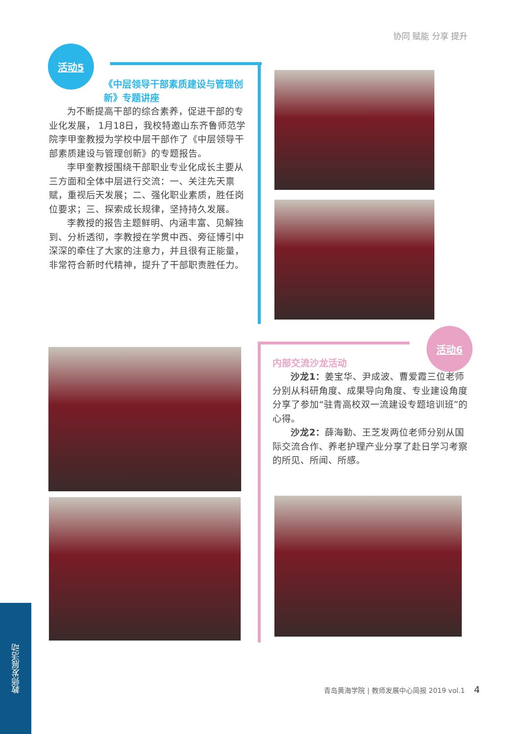协同 赋能 分享 提升
活动5
《中层领导干部素质建设与管理创新》专题讲座
为不断提高干部的综合素养，促进干部的专业化发展， 1月18日，我校特邀山东齐鲁师范学院李甲奎教授为学校中层干部作了《中层领导干部素质建设与管理创新》的专题报告。
李甲奎教授围绕干部职业专业化成长主要从三方面和全体中层进行交流：一、关注先天禀赋，重视后天发展；二、强化职业素质，胜任岗位要求；三、探索成长规律，坚持持久发展。
李教授的报告主题鲜明、内涵丰富、见解独到、分析透彻，李教授在学贯中西、旁征博引中深深的牵住了大家的注意力，并且很有正能量，非常符合新时代精神，提升了干部职责胜任力。
活动6
内部交流沙龙活动
沙龙1：姜宝华、尹成波、曹爱霞三位老师分别从科研角度、成果导向角度、专业建设角度分享了参加“驻青高校双一流建设专题培训班”的心得。
沙龙2：薛海勤、王芝发两位老师分别从国际交流合作、养老护理产业分享了赴日学习考察的所见、所闻、所感。
教师发展活动
青岛黄海学院 | 教师发展中心简报 2019 vol.1 4